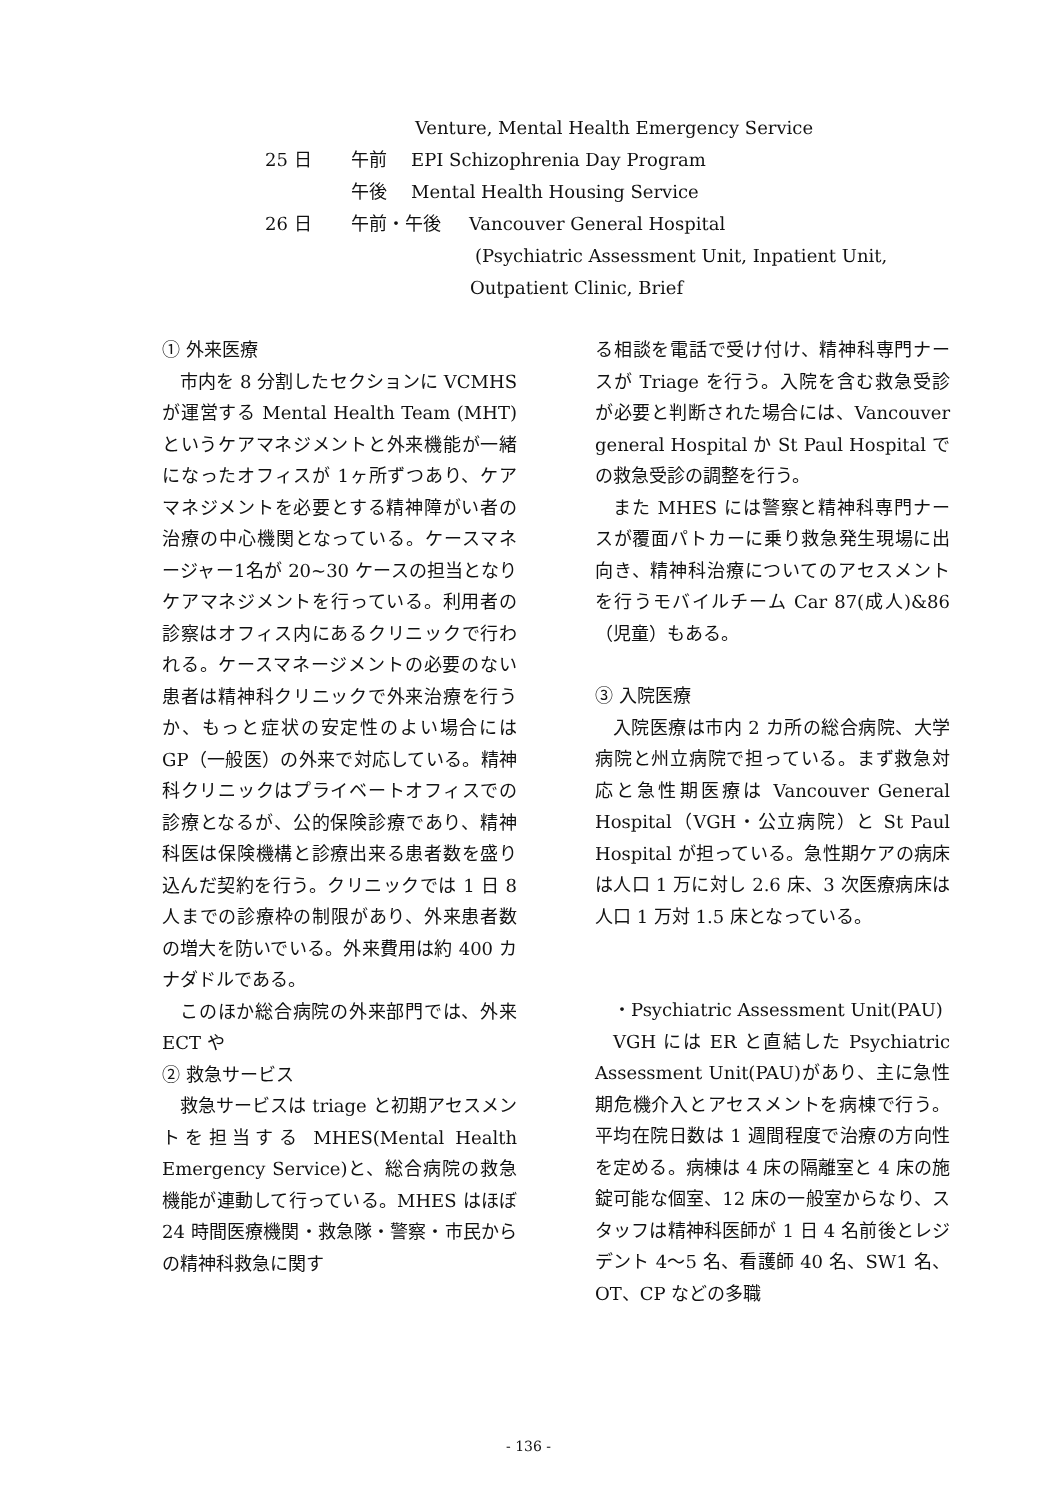Venture, Mental Health Emergency Service
25 日 午前 EPI Schizophrenia Day Program
午後 Mental Health Housing Service
26 日 午前・午後 Vancouver General Hospital
(Psychiatric Assessment Unit, Inpatient Unit,
Outpatient Clinic, Brief
① 外来医療
市内を 8 分割したセクションに VCMHS が運営する Mental Health Team (MHT) というケアマネジメントと外来機能が一緒になったオフィスが 1ヶ所ずつあり、ケアマネジメントを必要とする精神障がい者の治療の中心機関となっている。ケースマネージャー1名が 20~30 ケースの担当となりケアマネジメントを行っている。利用者の診察はオフィス内にあるクリニックで行われる。ケースマネージメントの必要のない患者は精神科クリニックで外来治療を行うか、もっと症状の安定性のよい場合には GP（一般医）の外来で対応している。精神科クリニックはプライベートオフィスでの診療となるが、公的保険診療であり、精神科医は保険機構と診療出来る患者数を盛り込んだ契約を行う。クリニックでは 1 日 8 人までの診療枠の制限があり、外来患者数の増大を防いでいる。外来費用は約 400 カナダドルである。
このほか総合病院の外来部門では、外来 ECT や
② 救急サービス
救急サービスは triage と初期アセスメントを担当する MHES(Mental Health Emergency Service)と、総合病院の救急機能が連動して行っている。MHES はほぼ 24 時間医療機関・救急隊・警察・市民からの精神科救急に関す
る相談を電話で受け付け、精神科専門ナースが Triage を行う。入院を含む救急受診が必要と判断された場合には、Vancouver general Hospital か St Paul Hospital での救急受診の調整を行う。
また MHES には警察と精神科専門ナースが覆面パトカーに乗り救急発生現場に出向き、精神科治療についてのアセスメントを行うモバイルチーム Car 87(成人)&86（児童）もある。
③ 入院医療
入院医療は市内 2 カ所の総合病院、大学病院と州立病院で担っている。まず救急対応と急性期医療は Vancouver General Hospital（VGH・公立病院）と St Paul Hospital が担っている。急性期ケアの病床は人口 1 万に対し 2.6 床、3 次医療病床は人口 1 万対 1.5 床となっている。
・Psychiatric Assessment Unit(PAU)
VGH には ER と直結した Psychiatric Assessment Unit(PAU)があり、主に急性期危機介入とアセスメントを病棟で行う。平均在院日数は 1 週間程度で治療の方向性を定める。病棟は 4 床の隔離室と 4 床の施錠可能な個室、12 床の一般室からなり、スタッフは精神科医師が 1 日 4 名前後とレジデント 4～5 名、看護師 40 名、SW1 名、OT、CP などの多職
- 136 -